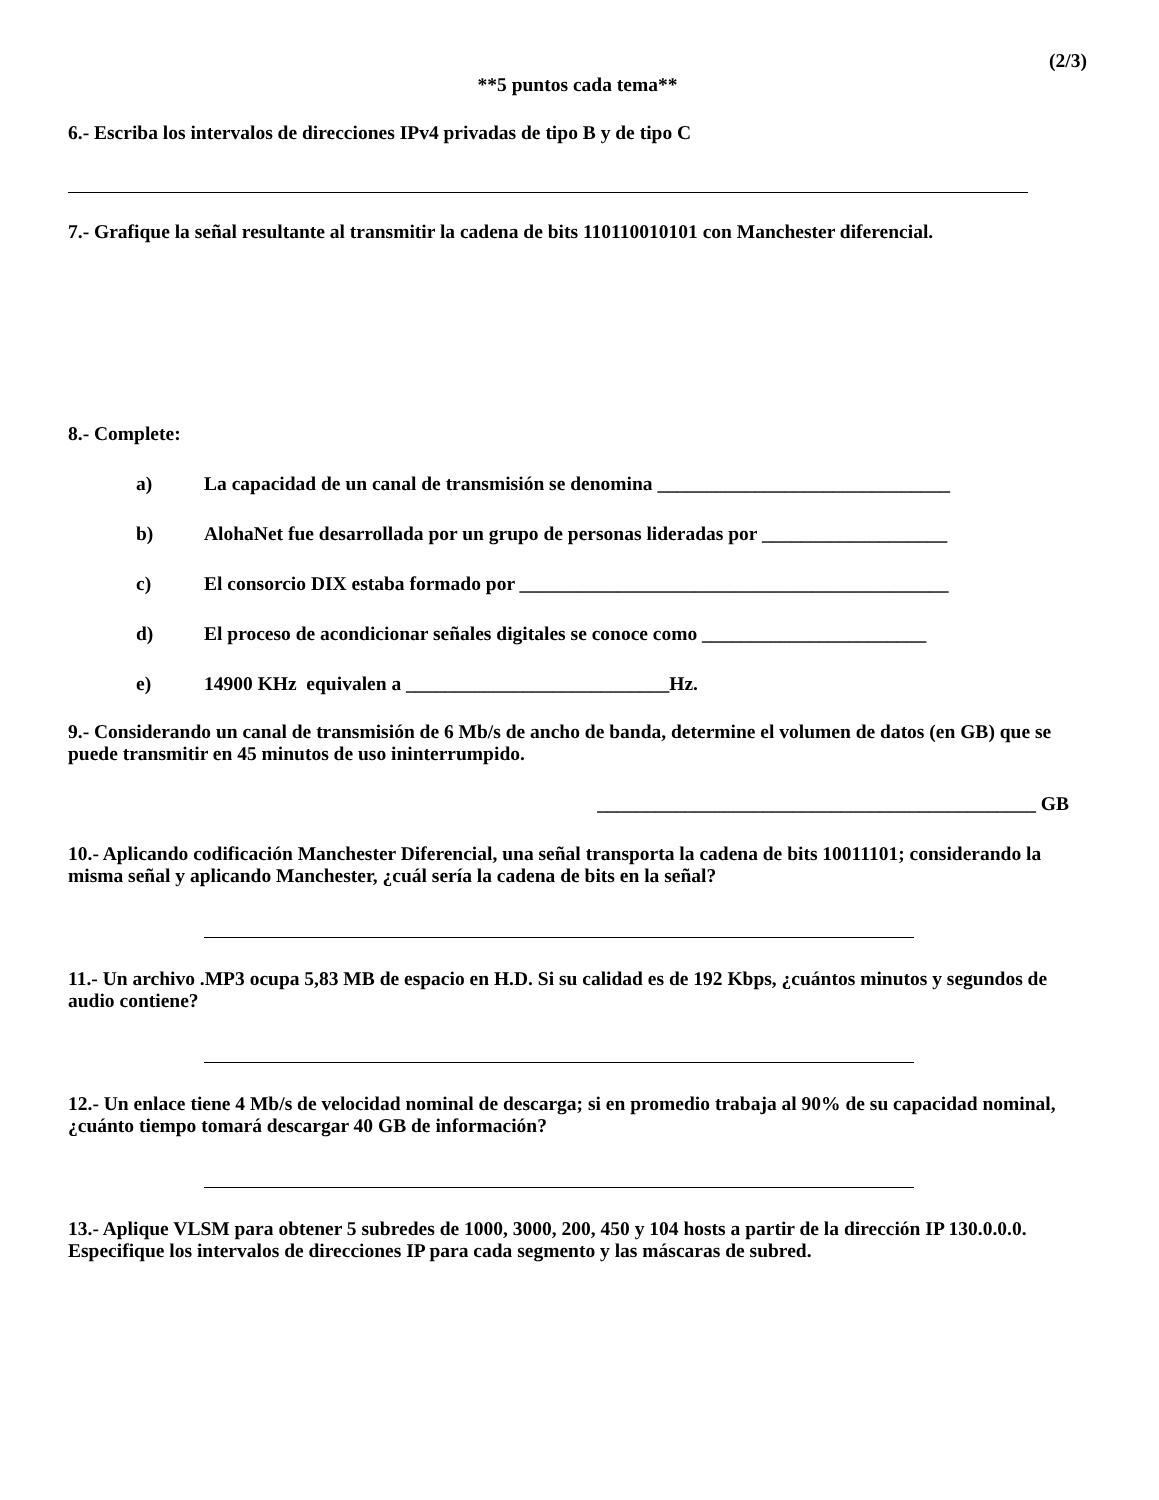(2/3)
**5 puntos cada tema**
6.- Escriba los intervalos de direcciones IPv4 privadas de tipo B y de tipo C
7.- Grafique la señal resultante al transmitir la cadena de bits 110110010101 con Manchester diferencial.
8.- Complete:
a) La capacidad de un canal de transmisión se denomina ______________________________
b) AlohaNet fue desarrollada por un grupo de personas lideradas por ___________________
c) El consorcio DIX estaba formado por ____________________________________________
d) El proceso de acondicionar señales digitales se conoce como _______________________
e) 14900 KHz equivalen a ___________________________Hz.
9.- Considerando un canal de transmisión de 6 Mb/s de ancho de banda, determine el volumen de datos (en GB) que se puede transmitir en 45 minutos de uso ininterrumpido.
_____________________________________________ GB
10.- Aplicando codificación Manchester Diferencial, una señal transporta la cadena de bits 10011101; considerando la misma señal y aplicando Manchester, ¿cuál sería la cadena de bits en la señal?
11.- Un archivo .MP3 ocupa 5,83 MB de espacio en H.D. Si su calidad es de 192 Kbps, ¿cuántos minutos y segundos de audio contiene?
12.- Un enlace tiene 4 Mb/s de velocidad nominal de descarga; si en promedio trabaja al 90% de su capacidad nominal, ¿cuánto tiempo tomará descargar 40 GB de información?
13.- Aplique VLSM para obtener 5 subredes de 1000, 3000, 200, 450 y 104 hosts a partir de la dirección IP 130.0.0.0. Especifique los intervalos de direcciones IP para cada segmento y las máscaras de subred.